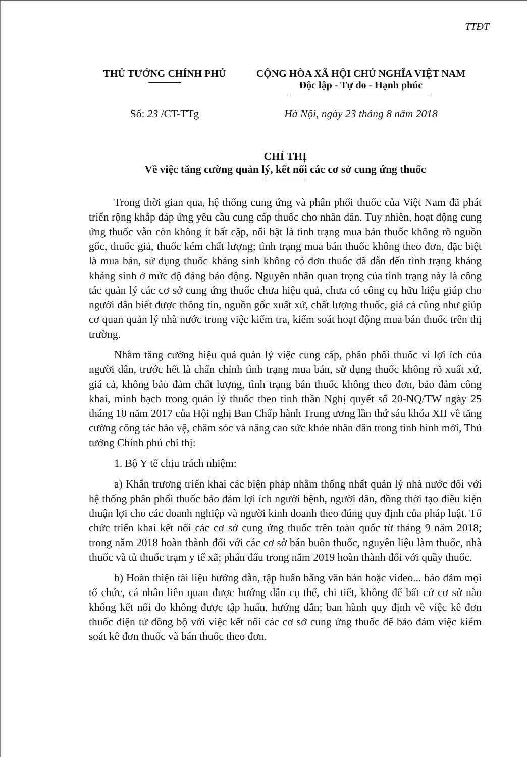TTĐT
THỦ TƯỚNG CHÍNH PHỦ CỘNG HÒA XÃ HỘI CHỦ NGHĨA VIỆT NAM
Độc lập - Tự do - Hạnh phúc
Số: 23 /CT-TTg Hà Nội, ngày 23 tháng 8 năm 2018
CHỈ THỊ
Về việc tăng cường quản lý, kết nối các cơ sở cung ứng thuốc
Trong thời gian qua, hệ thống cung ứng và phân phối thuốc của Việt Nam đã phát triển rộng khắp đáp ứng yêu cầu cung cấp thuốc cho nhân dân. Tuy nhiên, hoạt động cung ứng thuốc vẫn còn không ít bất cập, nổi bật là tình trạng mua bán thuốc không rõ nguồn gốc, thuốc giả, thuốc kém chất lượng; tình trạng mua bán thuốc không theo đơn, đặc biệt là mua bán, sử dụng thuốc kháng sinh không có đơn thuốc đã dẫn đến tình trạng kháng kháng sinh ở mức độ đáng báo động. Nguyên nhân quan trọng của tình trạng này là công tác quản lý các cơ sở cung ứng thuốc chưa hiệu quả, chưa có công cụ hữu hiệu giúp cho người dân biết được thông tin, nguồn gốc xuất xứ, chất lượng thuốc, giá cả cũng như giúp cơ quan quản lý nhà nước trong việc kiểm tra, kiểm soát hoạt động mua bán thuốc trên thị trường.
Nhằm tăng cường hiệu quả quản lý việc cung cấp, phân phối thuốc vì lợi ích của người dân, trước hết là chấn chỉnh tình trạng mua bán, sử dụng thuốc không rõ xuất xứ, giá cả, không bảo đảm chất lượng, tình trạng bán thuốc không theo đơn, bảo đảm công khai, minh bạch trong quản lý thuốc theo tinh thần Nghị quyết số 20-NQ/TW ngày 25 tháng 10 năm 2017 của Hội nghị Ban Chấp hành Trung ương lần thứ sáu khóa XII về tăng cường công tác bảo vệ, chăm sóc và nâng cao sức khỏe nhân dân trong tình hình mới, Thủ tướng Chính phủ chỉ thị:
1. Bộ Y tế chịu trách nhiệm:
a) Khẩn trương triển khai các biện pháp nhằm thống nhất quản lý nhà nước đối với hệ thống phân phối thuốc bảo đảm lợi ích người bệnh, người dân, đồng thời tạo điều kiện thuận lợi cho các doanh nghiệp và người kinh doanh theo đúng quy định của pháp luật. Tổ chức triển khai kết nối các cơ sở cung ứng thuốc trên toàn quốc từ tháng 9 năm 2018; trong năm 2018 hoàn thành đối với các cơ sở bán buôn thuốc, nguyên liệu làm thuốc, nhà thuốc và tủ thuốc trạm y tế xã; phấn đấu trong năm 2019 hoàn thành đối với quầy thuốc.
b) Hoàn thiện tài liệu hướng dẫn, tập huấn bằng văn bản hoặc video... bảo đảm mọi tổ chức, cá nhân liên quan được hướng dẫn cụ thể, chi tiết, không để bất cứ cơ sở nào không kết nối do không được tập huấn, hướng dẫn; ban hành quy định về việc kê đơn thuốc điện tử đồng bộ với việc kết nối các cơ sở cung ứng thuốc để bảo đảm việc kiểm soát kê đơn thuốc và bán thuốc theo đơn.